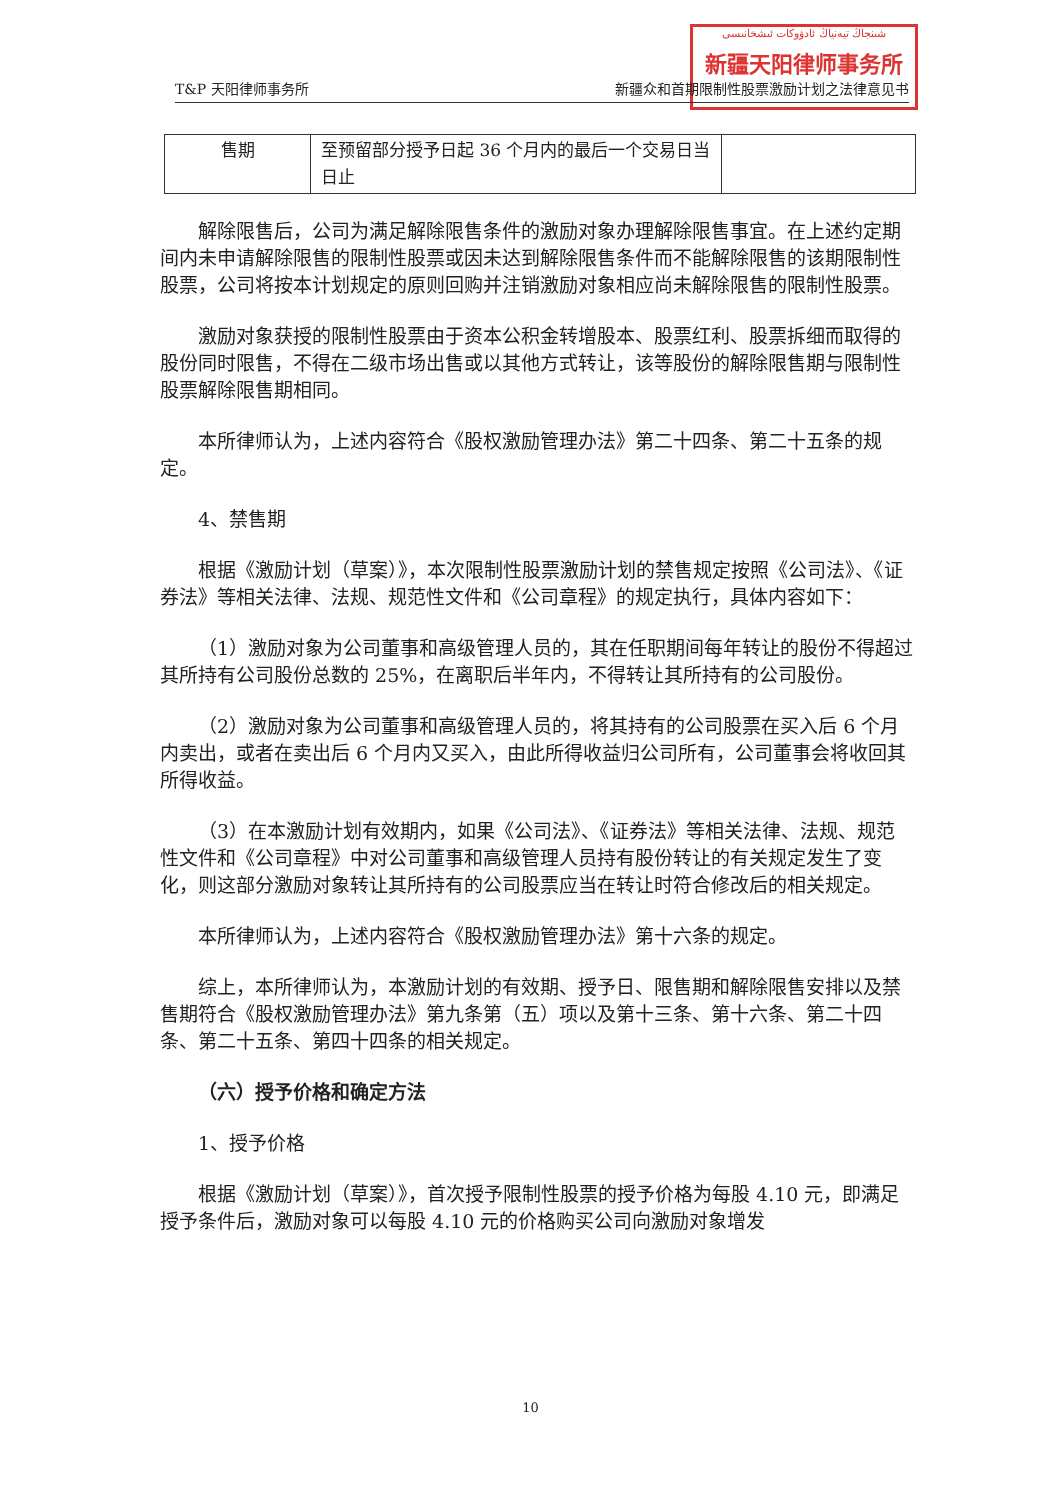شىنجاڭ تيەنياڭ ئادۋوكات ئىشخانىسى
新疆天阳律师事务所
T&P 天阳律师事务所 新疆众和首期限制性股票激励计划之法律意见书
| 售期 | 至预留部分授予日起 36 个月内的最后一个交易日当日止 | |
解除限售后，公司为满足解除限售条件的激励对象办理解除限售事宜。在上述约定期间内未申请解除限售的限制性股票或因未达到解除限售条件而不能解除限售的该期限制性股票，公司将按本计划规定的原则回购并注销激励对象相应尚未解除限售的限制性股票。
激励对象获授的限制性股票由于资本公积金转增股本、股票红利、股票拆细而取得的股份同时限售，不得在二级市场出售或以其他方式转让，该等股份的解除限售期与限制性股票解除限售期相同。
本所律师认为，上述内容符合《股权激励管理办法》第二十四条、第二十五条的规定。
4、禁售期
根据《激励计划（草案）》，本次限制性股票激励计划的禁售规定按照《公司法》、《证券法》等相关法律、法规、规范性文件和《公司章程》的规定执行，具体内容如下：
（1）激励对象为公司董事和高级管理人员的，其在任职期间每年转让的股份不得超过其所持有公司股份总数的 25%，在离职后半年内，不得转让其所持有的公司股份。
（2）激励对象为公司董事和高级管理人员的，将其持有的公司股票在买入后 6 个月内卖出，或者在卖出后 6 个月内又买入，由此所得收益归公司所有，公司董事会将收回其所得收益。
（3）在本激励计划有效期内，如果《公司法》、《证券法》等相关法律、法规、规范性文件和《公司章程》中对公司董事和高级管理人员持有股份转让的有关规定发生了变化，则这部分激励对象转让其所持有的公司股票应当在转让时符合修改后的相关规定。
本所律师认为，上述内容符合《股权激励管理办法》第十六条的规定。
综上，本所律师认为，本激励计划的有效期、授予日、限售期和解除限售安排以及禁售期符合《股权激励管理办法》第九条第（五）项以及第十三条、第十六条、第二十四条、第二十五条、第四十四条的相关规定。
（六）授予价格和确定方法
1、授予价格
根据《激励计划（草案）》，首次授予限制性股票的授予价格为每股 4.10 元，即满足授予条件后，激励对象可以每股 4.10 元的价格购买公司向激励对象增发
10